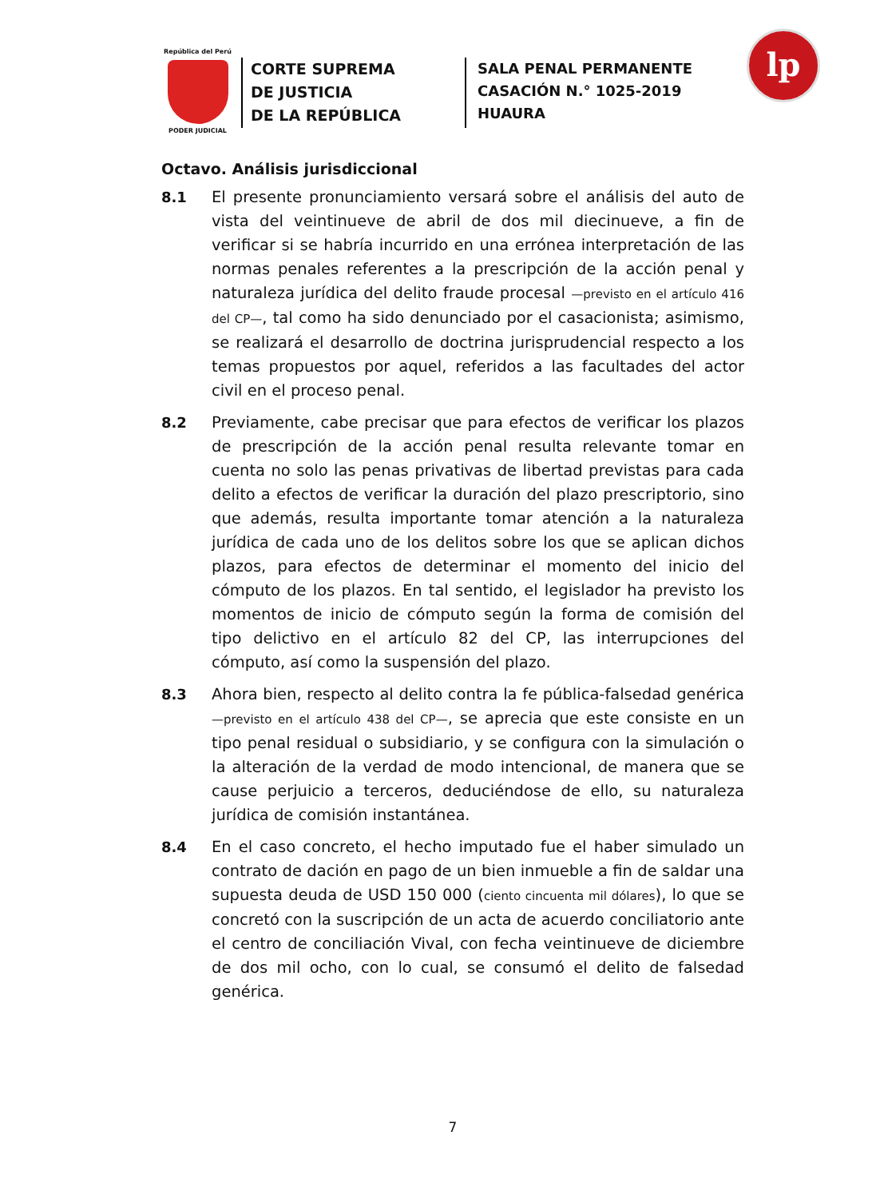República del Perú
PODER JUDICIAL
CORTE SUPREMA
DE JUSTICIA
DE LA REPÚBLICA
SALA PENAL PERMANENTE
CASACIÓN N.° 1025-2019
HUAURA
lp
Octavo. Análisis jurisdiccional
8.1
El presente pronunciamiento versará sobre el análisis del auto de vista del veintinueve de abril de dos mil diecinueve, a fin de verificar si se habría incurrido en una errónea interpretación de las normas penales referentes a la prescripción de la acción penal y naturaleza jurídica del delito fraude procesal —previsto en el artículo 416 del CP—, tal como ha sido denunciado por el casacionista; asimismo, se realizará el desarrollo de doctrina jurisprudencial respecto a los temas propuestos por aquel, referidos a las facultades del actor civil en el proceso penal.
8.2
Previamente, cabe precisar que para efectos de verificar los plazos de prescripción de la acción penal resulta relevante tomar en cuenta no solo las penas privativas de libertad previstas para cada delito a efectos de verificar la duración del plazo prescriptorio, sino que además, resulta importante tomar atención a la naturaleza jurídica de cada uno de los delitos sobre los que se aplican dichos plazos, para efectos de determinar el momento del inicio del cómputo de los plazos. En tal sentido, el legislador ha previsto los momentos de inicio de cómputo según la forma de comisión del tipo delictivo en el artículo 82 del CP, las interrupciones del cómputo, así como la suspensión del plazo.
8.3
Ahora bien, respecto al delito contra la fe pública-falsedad genérica —previsto en el artículo 438 del CP—, se aprecia que este consiste en un tipo penal residual o subsidiario, y se configura con la simulación o la alteración de la verdad de modo intencional, de manera que se cause perjuicio a terceros, deduciéndose de ello, su naturaleza jurídica de comisión instantánea.
8.4
En el caso concreto, el hecho imputado fue el haber simulado un contrato de dación en pago de un bien inmueble a fin de saldar una supuesta deuda de USD 150 000 (ciento cincuenta mil dólares), lo que se concretó con la suscripción de un acta de acuerdo conciliatorio ante el centro de conciliación Vival, con fecha veintinueve de diciembre de dos mil ocho, con lo cual, se consumó el delito de falsedad genérica.
7